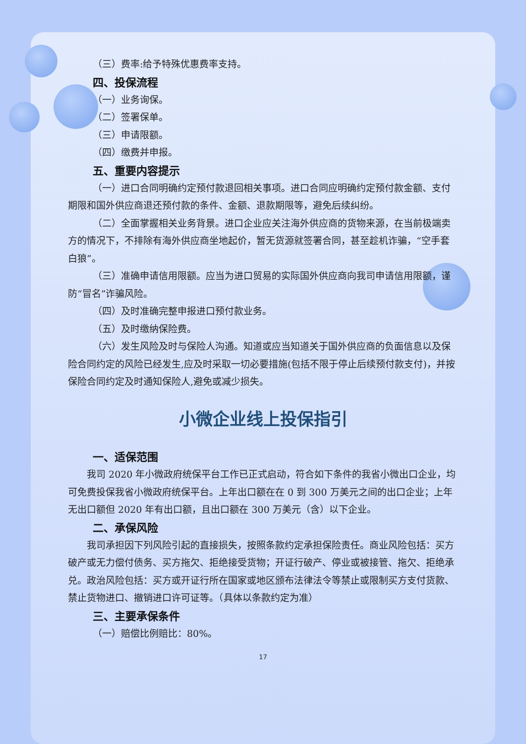（三）费率:给予特殊优惠费率支持。
四、投保流程
（一）业务询保。
（二）签署保单。
（三）申请限额。
（四）缴费并申报。
五、重要内容提示
（一）进口合同明确约定预付款退回相关事项。进口合同应明确约定预付款金额、支付期限和国外供应商退还预付款的条件、金额、退款期限等，避免后续纠纷。
（二）全面掌握相关业务背景。进口企业应关注海外供应商的货物来源，在当前极端卖方的情况下，不排除有海外供应商坐地起价，暂无货源就签署合同，甚至趁机诈骗，“空手套白狼”。
（三）准确申请信用限额。应当为进口贸易的实际国外供应商向我司申请信用限额，谨防“冒名”诈骗风险。
（四）及时准确完整申报进口预付款业务。
（五）及时缴纳保险费。
（六）发生风险及时与保险人沟通。知道或应当知道关于国外供应商的负面信息以及保险合同约定的风险已经发生,应及时采取一切必要措施(包括不限于停止后续预付款支付)，并按保险合同约定及时通知保险人,避免或减少损失。
小微企业线上投保指引
一、适保范围
我司 2020 年小微政府统保平台工作已正式启动，符合如下条件的我省小微出口企业，均可免费投保我省小微政府统保平台。上年出口额在在 0 到 300 万美元之间的出口企业；上年无出口额但 2020 年有出口额，且出口额在 300 万美元（含）以下企业。
二、承保风险
我司承担因下列风险引起的直接损失，按照条款约定承担保险责任。商业风险包括：买方破产或无力偿付债务、买方拖欠、拒绝接受货物；开证行破产、停业或被接管、拖欠、拒绝承兑。政治风险包括：买方或开证行所在国家或地区颁布法律法令等禁止或限制买方支付货款、禁止货物进口、撤销进口许可证等。（具体以条款约定为准）
三、主要承保条件
（一）赔偿比例赔比：80%。
17